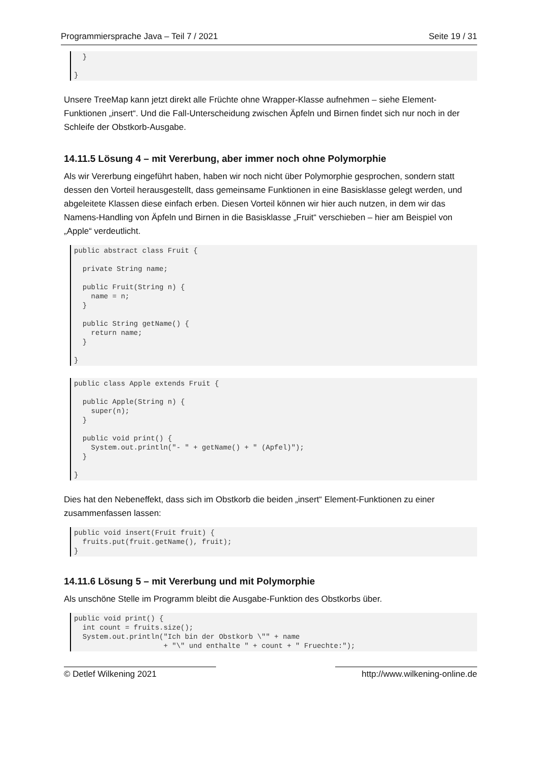Programmiersprache Java – Teil 7 / 2021 Seite 19 / 31
  }

}
Unsere TreeMap kann jetzt direkt alle Früchte ohne Wrapper-Klasse aufnehmen – siehe Element-Funktionen „insert“. Und die Fall-Unterscheidung zwischen Äpfeln und Birnen findet sich nur noch in der Schleife der Obstkorb-Ausgabe.
14.11.5 Lösung 4 – mit Vererbung, aber immer noch ohne Polymorphie
Als wir Vererbung eingeführt haben, haben wir noch nicht über Polymorphie gesprochen, sondern statt dessen den Vorteil herausgestellt, dass gemeinsame Funktionen in eine Basisklasse gelegt werden, und abgeleitete Klassen diese einfach erben. Diesen Vorteil können wir hier auch nutzen, in dem wir das Namens-Handling von Äpfeln und Birnen in die Basisklasse „Fruit“ verschieben – hier am Beispiel von „Apple“ verdeutlicht.
public abstract class Fruit {

  private String name;

  public Fruit(String n) {
    name = n;
  }

  public String getName() {
    return name;
  }

}
public class Apple extends Fruit {

  public Apple(String n) {
    super(n);
  }

  public void print() {
    System.out.println("- " + getName() + " (Apfel)");
  }

}
Dies hat den Nebeneffekt, dass sich im Obstkorb die beiden „insert“ Element-Funktionen zu einer zusammenfassen lassen:
public void insert(Fruit fruit) {
  fruits.put(fruit.getName(), fruit);
}
14.11.6 Lösung 5 – mit Vererbung und mit Polymorphie
Als unschöne Stelle im Programm bleibt die Ausgabe-Funktion des Obstkorbs über.
public void print() {
  int count = fruits.size();
  System.out.println("Ich bin der Obstkorb \"" + name
                     + "\" und enthalte " + count + " Fruechte:");
© Detlef Wilkening 2021 http://www.wilkening-online.de